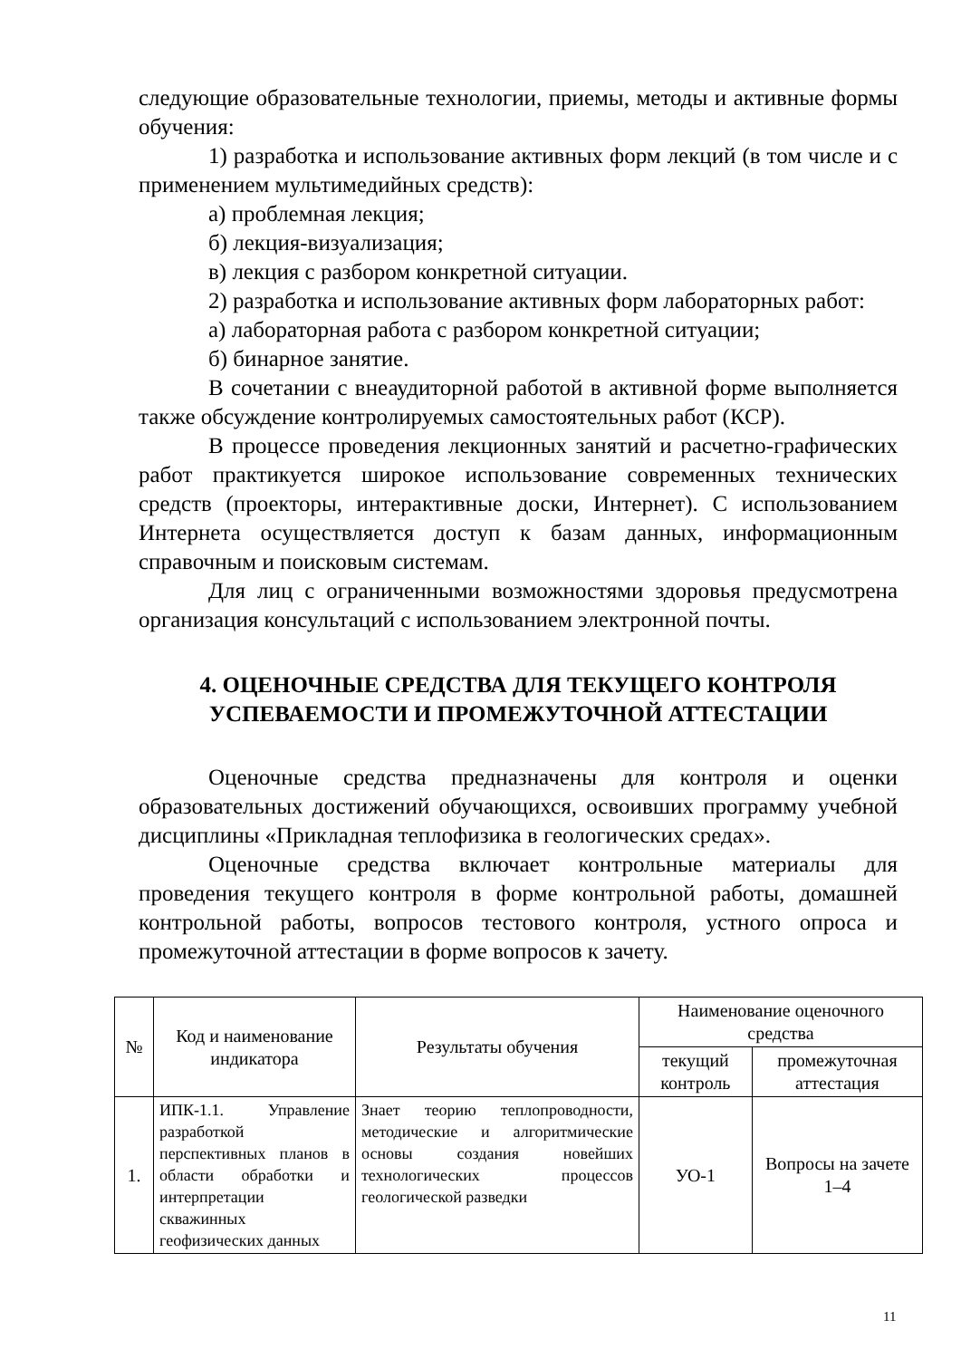следующие образовательные технологии, приемы, методы и активные формы обучения:
1) разработка и использование активных форм лекций (в том числе и с применением мультимедийных средств):
а) проблемная лекция;
б) лекция-визуализация;
в) лекция с разбором конкретной ситуации.
2) разработка и использование активных форм лабораторных работ:
а) лабораторная работа с разбором конкретной ситуации;
б) бинарное занятие.
В сочетании с внеаудиторной работой в активной форме выполняется также обсуждение контролируемых самостоятельных работ (КСР).
В процессе проведения лекционных занятий и расчетно-графических работ практикуется широкое использование современных технических средств (проекторы, интерактивные доски, Интернет). С использованием Интернета осуществляется доступ к базам данных, информационным справочным и поисковым системам.
Для лиц с ограниченными возможностями здоровья предусмотрена организация консультаций с использованием электронной почты.
4. ОЦЕНОЧНЫЕ СРЕДСТВА ДЛЯ ТЕКУЩЕГО КОНТРОЛЯ
УСПЕВАЕМОСТИ И ПРОМЕЖУТОЧНОЙ АТТЕСТАЦИИ
Оценочные средства предназначены для контроля и оценки образовательных достижений обучающихся, освоивших программу учебной дисциплины «Прикладная теплофизика в геологических средах».
Оценочные средства включает контрольные материалы для проведения текущего контроля в форме контрольной работы, домашней контрольной работы, вопросов тестового контроля, устного опроса и промежуточной аттестации в форме вопросов к зачету.
| № | Код и наименование индикатора | Результаты обучения | Наименование оценочного средства | |
| --- | --- | --- | --- | --- |
| | | | текущий контроль | промежуточная аттестация |
| 1. | ИПК-1.1. Управление разработкой перспективных планов в области обработки и интерпретации скважинных геофизических данных | Знает теорию теплопроводности, методические и алгоритмические основы создания новейших технологических процессов геологической разведки | УО-1 | Вопросы на зачете 1–4 |
11